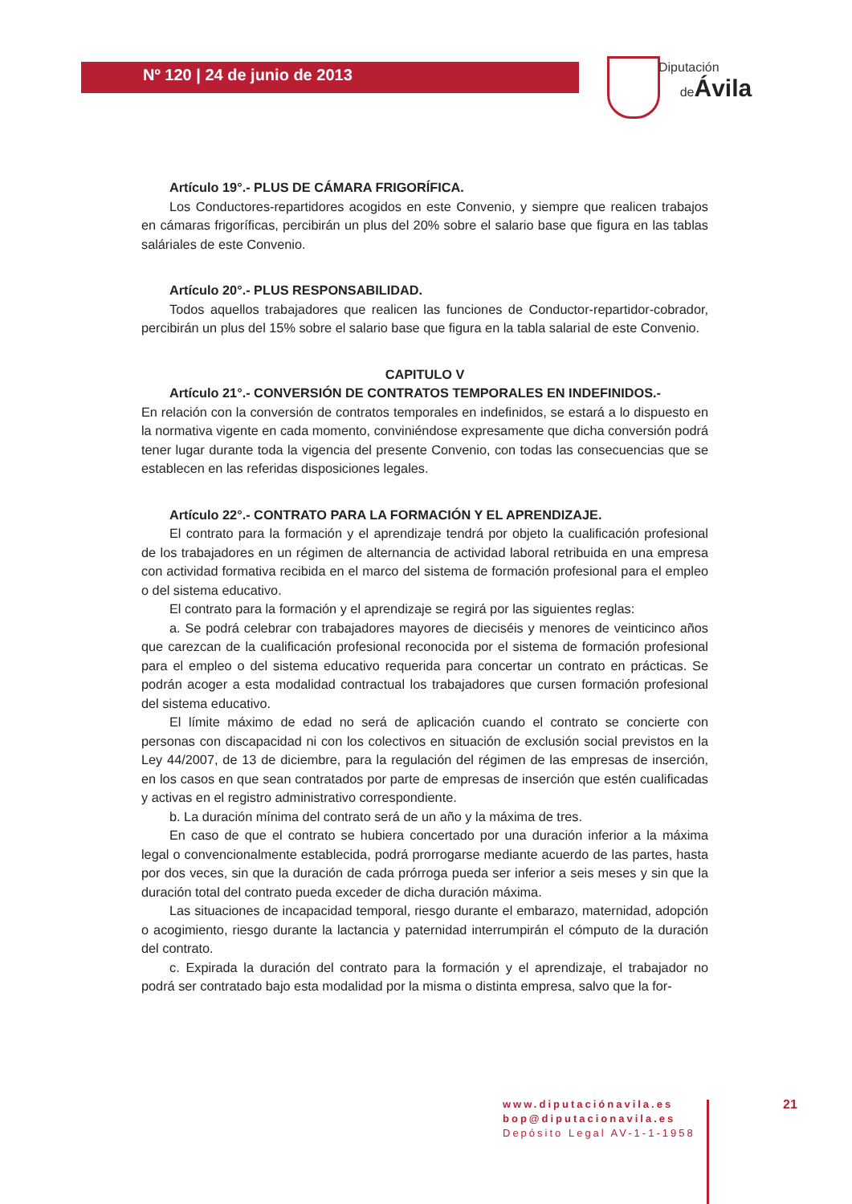Nº 120 | 24 de junio de 2013
Diputación
deÁvila
Artículo 19°.- PLUS DE CÁMARA FRIGORÍFICA.
Los Conductores-repartidores acogidos en este Convenio, y siempre que realicen trabajos en cámaras frigoríficas, percibirán un plus del 20% sobre el salario base que figura en las tablas saláriales de este Convenio.
Artículo 20°.- PLUS RESPONSABILIDAD.
Todos aquellos trabajadores que realicen las funciones de Conductor-repartidor-cobrador, percibirán un plus del 15% sobre el salario base que figura en la tabla salarial de este Convenio.
CAPITULO V
Artículo 21°.- CONVERSIÓN DE CONTRATOS TEMPORALES EN INDEFINIDOS.-
En relación con la conversión de contratos temporales en indefinidos, se estará a lo dispuesto en la normativa vigente en cada momento, conviniéndose expresamente que dicha conversión podrá tener lugar durante toda la vigencia del presente Convenio, con todas las consecuencias que se establecen en las referidas disposiciones legales.
Artículo 22°.- CONTRATO PARA LA FORMACIÓN Y EL APRENDIZAJE.
El contrato para la formación y el aprendizaje tendrá por objeto la cualificación profesional de los trabajadores en un régimen de alternancia de actividad laboral retribuida en una empresa con actividad formativa recibida en el marco del sistema de formación profesional para el empleo o del sistema educativo.
El contrato para la formación y el aprendizaje se regirá por las siguientes reglas:
a. Se podrá celebrar con trabajadores mayores de dieciséis y menores de veinticinco años que carezcan de la cualificación profesional reconocida por el sistema de formación profesional para el empleo o del sistema educativo requerida para concertar un contrato en prácticas. Se podrán acoger a esta modalidad contractual los trabajadores que cursen formación profesional del sistema educativo.
El límite máximo de edad no será de aplicación cuando el contrato se concierte con personas con discapacidad ni con los colectivos en situación de exclusión social previstos en la Ley 44/2007, de 13 de diciembre, para la regulación del régimen de las empresas de inserción, en los casos en que sean contratados por parte de empresas de inserción que estén cualificadas y activas en el registro administrativo correspondiente.
b. La duración mínima del contrato será de un año y la máxima de tres.
En caso de que el contrato se hubiera concertado por una duración inferior a la máxima legal o convencionalmente establecida, podrá prorrogarse mediante acuerdo de las partes, hasta por dos veces, sin que la duración de cada prórroga pueda ser inferior a seis meses y sin que la duración total del contrato pueda exceder de dicha duración máxima.
Las situaciones de incapacidad temporal, riesgo durante el embarazo, maternidad, adopción o acogimiento, riesgo durante la lactancia y paternidad interrumpirán el cómputo de la duración del contrato.
c. Expirada la duración del contrato para la formación y el aprendizaje, el trabajador no podrá ser contratado bajo esta modalidad por la misma o distinta empresa, salvo que la for-
www.diputaciónavila.es
bop@diputacionavila.es
Depósito Legal AV-1-1-1958
21